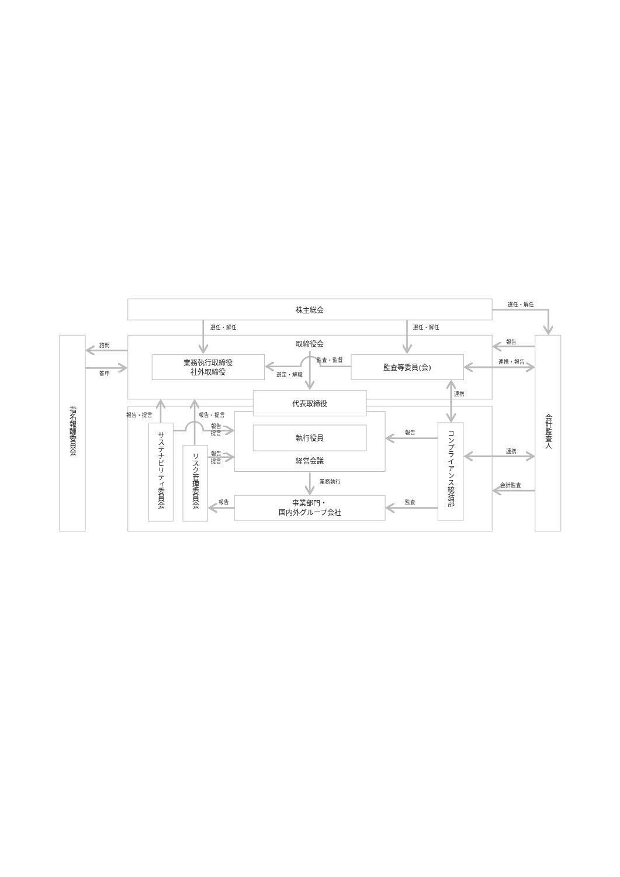株主総会
選任・解任
選任・解任
選任・解任
取締役会
報告
諮問
業務執行取締役
社外取締役
監査・監督
監査等委員(会)
連携・報告
答申
選定・解職
連携
代表取締役
報告・提言
報告・提言
報告・
提言
執行役員
報告
報告・
提言
経営会議
連携
業務執行
会計監査
報告
監査
事業部門・
国内外グループ会社
指名報酬委員会
サステナビリティ委員会
リスク管理委員会
コンプライアンス統括部
会計監査人